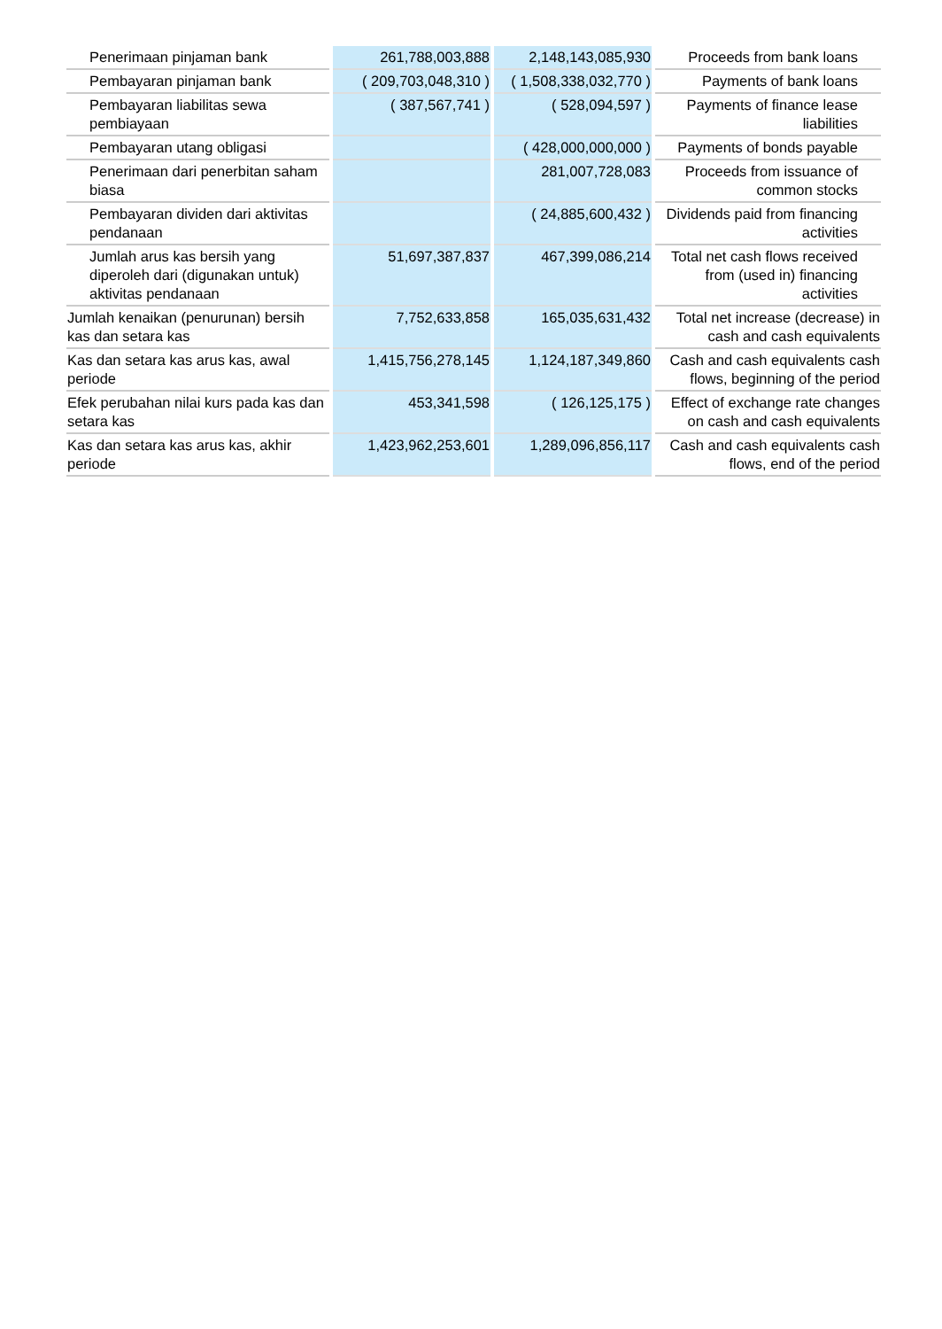| Penerimaan pinjaman bank | 261,788,003,888 | 2,148,143,085,930 | Proceeds from bank loans |
| Pembayaran pinjaman bank | ( 209,703,048,310 ) | ( 1,508,338,032,770 ) | Payments of bank loans |
| Pembayaran liabilitas sewa pembiayaan | ( 387,567,741 ) | ( 528,094,597 ) | Payments of finance lease liabilities |
| Pembayaran utang obligasi | | ( 428,000,000,000 ) | Payments of bonds payable |
| Penerimaan dari penerbitan saham biasa | | 281,007,728,083 | Proceeds from issuance of common stocks |
| Pembayaran dividen dari aktivitas pendanaan | | ( 24,885,600,432 ) | Dividends paid from financing activities |
| Jumlah arus kas bersih yang diperoleh dari (digunakan untuk) aktivitas pendanaan | 51,697,387,837 | 467,399,086,214 | Total net cash flows received from (used in) financing activities |
| Jumlah kenaikan (penurunan) bersih kas dan setara kas | 7,752,633,858 | 165,035,631,432 | Total net increase (decrease) in cash and cash equivalents |
| Kas dan setara kas arus kas, awal periode | 1,415,756,278,145 | 1,124,187,349,860 | Cash and cash equivalents cash flows, beginning of the period |
| Efek perubahan nilai kurs pada kas dan setara kas | 453,341,598 | ( 126,125,175 ) | Effect of exchange rate changes on cash and cash equivalents |
| Kas dan setara kas arus kas, akhir periode | 1,423,962,253,601 | 1,289,096,856,117 | Cash and cash equivalents cash flows, end of the period |